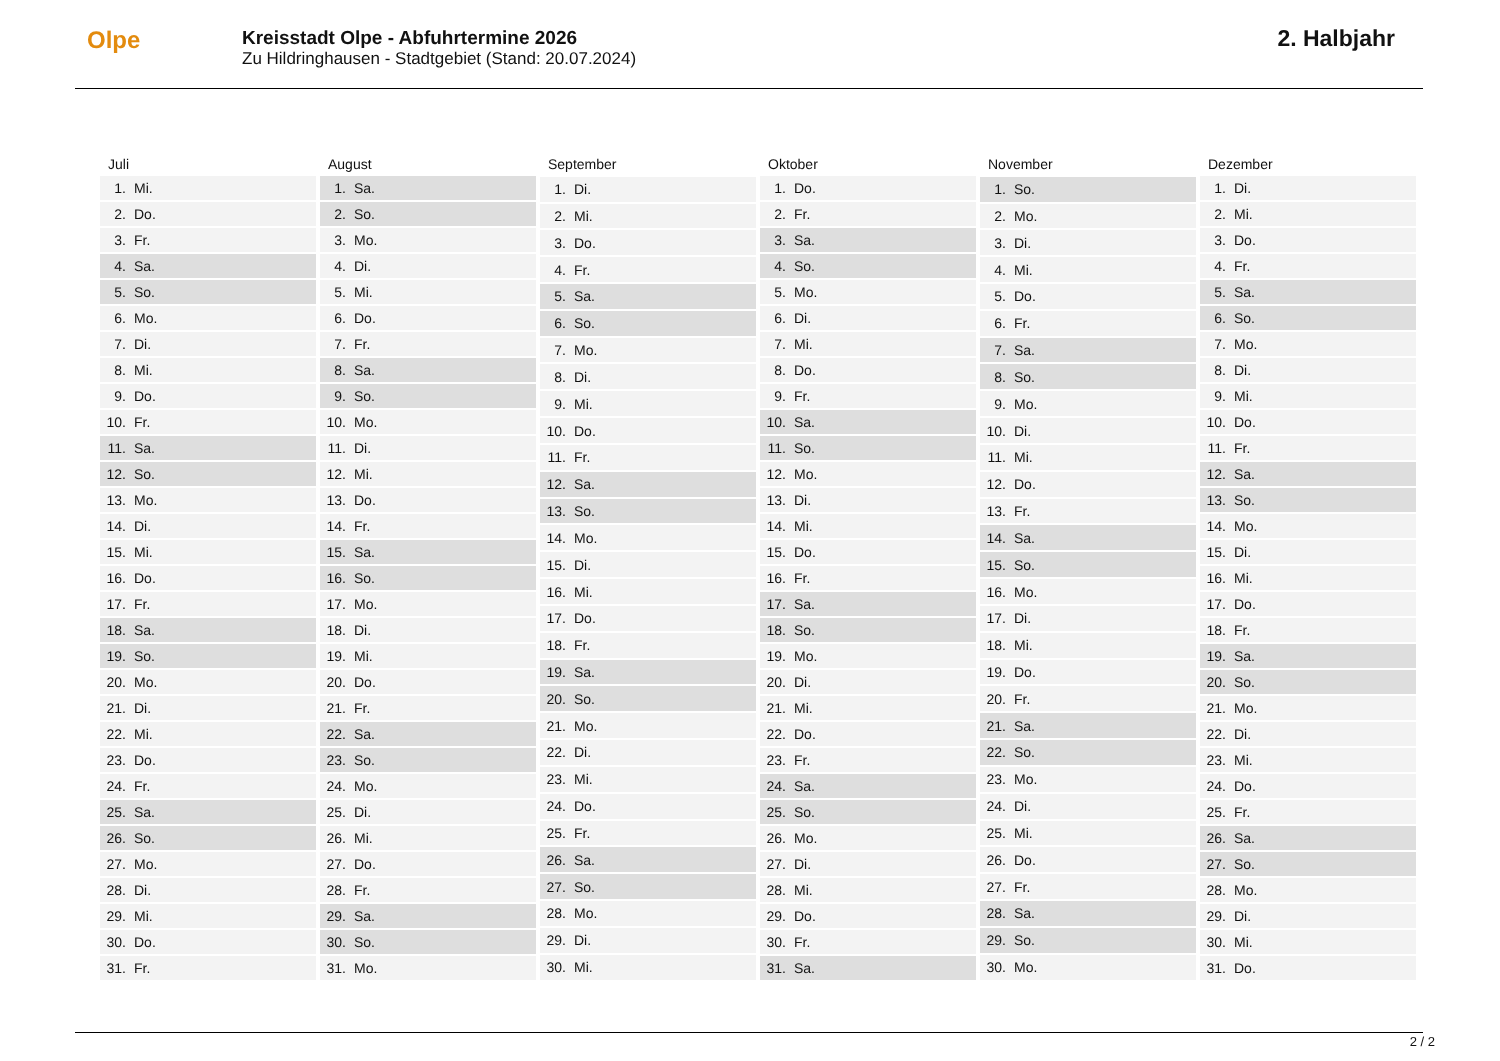Olpe
Kreisstadt Olpe - Abfuhrtermine 2026
Zu Hildringhausen - Stadtgebiet (Stand: 20.07.2024)
2. Halbjahr
| Juli | |
| --- | --- |
| 1. | Mi. |
| 2. | Do. |
| 3. | Fr. |
| 4. | Sa. |
| 5. | So. |
| 6. | Mo. |
| 7. | Di. |
| 8. | Mi. |
| 9. | Do. |
| 10. | Fr. |
| 11. | Sa. |
| 12. | So. |
| 13. | Mo. |
| 14. | Di. |
| 15. | Mi. |
| 16. | Do. |
| 17. | Fr. |
| 18. | Sa. |
| 19. | So. |
| 20. | Mo. |
| 21. | Di. |
| 22. | Mi. |
| 23. | Do. |
| 24. | Fr. |
| 25. | Sa. |
| 26. | So. |
| 27. | Mo. |
| 28. | Di. |
| 29. | Mi. |
| 30. | Do. |
| 31. | Fr. |
| August | |
| --- | --- |
| 1. | Sa. |
| 2. | So. |
| 3. | Mo. |
| 4. | Di. |
| 5. | Mi. |
| 6. | Do. |
| 7. | Fr. |
| 8. | Sa. |
| 9. | So. |
| 10. | Mo. |
| 11. | Di. |
| 12. | Mi. |
| 13. | Do. |
| 14. | Fr. |
| 15. | Sa. |
| 16. | So. |
| 17. | Mo. |
| 18. | Di. |
| 19. | Mi. |
| 20. | Do. |
| 21. | Fr. |
| 22. | Sa. |
| 23. | So. |
| 24. | Mo. |
| 25. | Di. |
| 26. | Mi. |
| 27. | Do. |
| 28. | Fr. |
| 29. | Sa. |
| 30. | So. |
| 31. | Mo. |
| September | |
| --- | --- |
| 1. | Di. |
| 2. | Mi. |
| 3. | Do. |
| 4. | Fr. |
| 5. | Sa. |
| 6. | So. |
| 7. | Mo. |
| 8. | Di. |
| 9. | Mi. |
| 10. | Do. |
| 11. | Fr. |
| 12. | Sa. |
| 13. | So. |
| 14. | Mo. |
| 15. | Di. |
| 16. | Mi. |
| 17. | Do. |
| 18. | Fr. |
| 19. | Sa. |
| 20. | So. |
| 21. | Mo. |
| 22. | Di. |
| 23. | Mi. |
| 24. | Do. |
| 25. | Fr. |
| 26. | Sa. |
| 27. | So. |
| 28. | Mo. |
| 29. | Di. |
| 30. | Mi. |
| Oktober | |
| --- | --- |
| 1. | Do. |
| 2. | Fr. |
| 3. | Sa. |
| 4. | So. |
| 5. | Mo. |
| 6. | Di. |
| 7. | Mi. |
| 8. | Do. |
| 9. | Fr. |
| 10. | Sa. |
| 11. | So. |
| 12. | Mo. |
| 13. | Di. |
| 14. | Mi. |
| 15. | Do. |
| 16. | Fr. |
| 17. | Sa. |
| 18. | So. |
| 19. | Mo. |
| 20. | Di. |
| 21. | Mi. |
| 22. | Do. |
| 23. | Fr. |
| 24. | Sa. |
| 25. | So. |
| 26. | Mo. |
| 27. | Di. |
| 28. | Mi. |
| 29. | Do. |
| 30. | Fr. |
| 31. | Sa. |
| November | |
| --- | --- |
| 1. | So. |
| 2. | Mo. |
| 3. | Di. |
| 4. | Mi. |
| 5. | Do. |
| 6. | Fr. |
| 7. | Sa. |
| 8. | So. |
| 9. | Mo. |
| 10. | Di. |
| 11. | Mi. |
| 12. | Do. |
| 13. | Fr. |
| 14. | Sa. |
| 15. | So. |
| 16. | Mo. |
| 17. | Di. |
| 18. | Mi. |
| 19. | Do. |
| 20. | Fr. |
| 21. | Sa. |
| 22. | So. |
| 23. | Mo. |
| 24. | Di. |
| 25. | Mi. |
| 26. | Do. |
| 27. | Fr. |
| 28. | Sa. |
| 29. | So. |
| 30. | Mo. |
| Dezember | |
| --- | --- |
| 1. | Di. |
| 2. | Mi. |
| 3. | Do. |
| 4. | Fr. |
| 5. | Sa. |
| 6. | So. |
| 7. | Mo. |
| 8. | Di. |
| 9. | Mi. |
| 10. | Do. |
| 11. | Fr. |
| 12. | Sa. |
| 13. | So. |
| 14. | Mo. |
| 15. | Di. |
| 16. | Mi. |
| 17. | Do. |
| 18. | Fr. |
| 19. | Sa. |
| 20. | So. |
| 21. | Mo. |
| 22. | Di. |
| 23. | Mi. |
| 24. | Do. |
| 25. | Fr. |
| 26. | Sa. |
| 27. | So. |
| 28. | Mo. |
| 29. | Di. |
| 30. | Mi. |
| 31. | Do. |
2 / 2